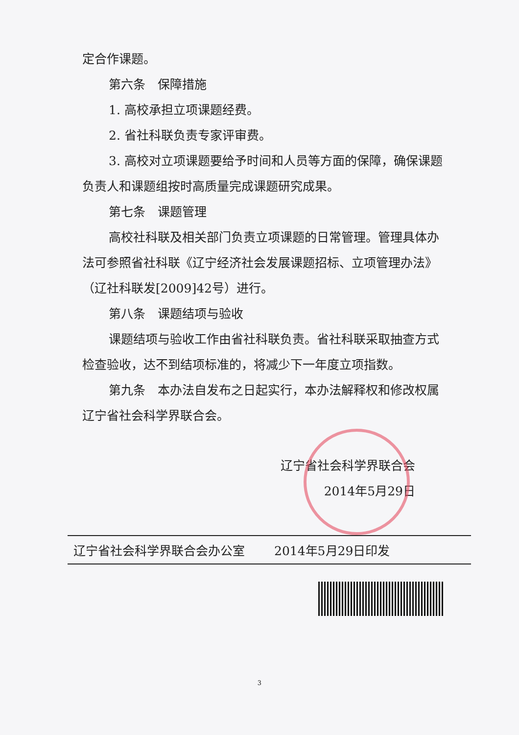定合作课题。
第六条　保障措施
1. 高校承担立项课题经费。
2. 省社科联负责专家评审费。
3. 高校对立项课题要给予时间和人员等方面的保障，确保课题负责人和课题组按时高质量完成课题研究成果。
第七条　课题管理
高校社科联及相关部门负责立项课题的日常管理。管理具体办法可参照省社科联《辽宁经济社会发展课题招标、立项管理办法》（辽社科联发[2009]42号）进行。
第八条　课题结项与验收
课题结项与验收工作由省社科联负责。省社科联采取抽查方式检查验收，达不到结项标准的，将减少下一年度立项指数。
第九条　本办法自发布之日起实行，本办法解释权和修改权属辽宁省社会科学界联合会。
辽宁省社会科学界联合会
2014年5月29日
辽宁省社会科学界联合会办公室 2014年5月29日印发
3